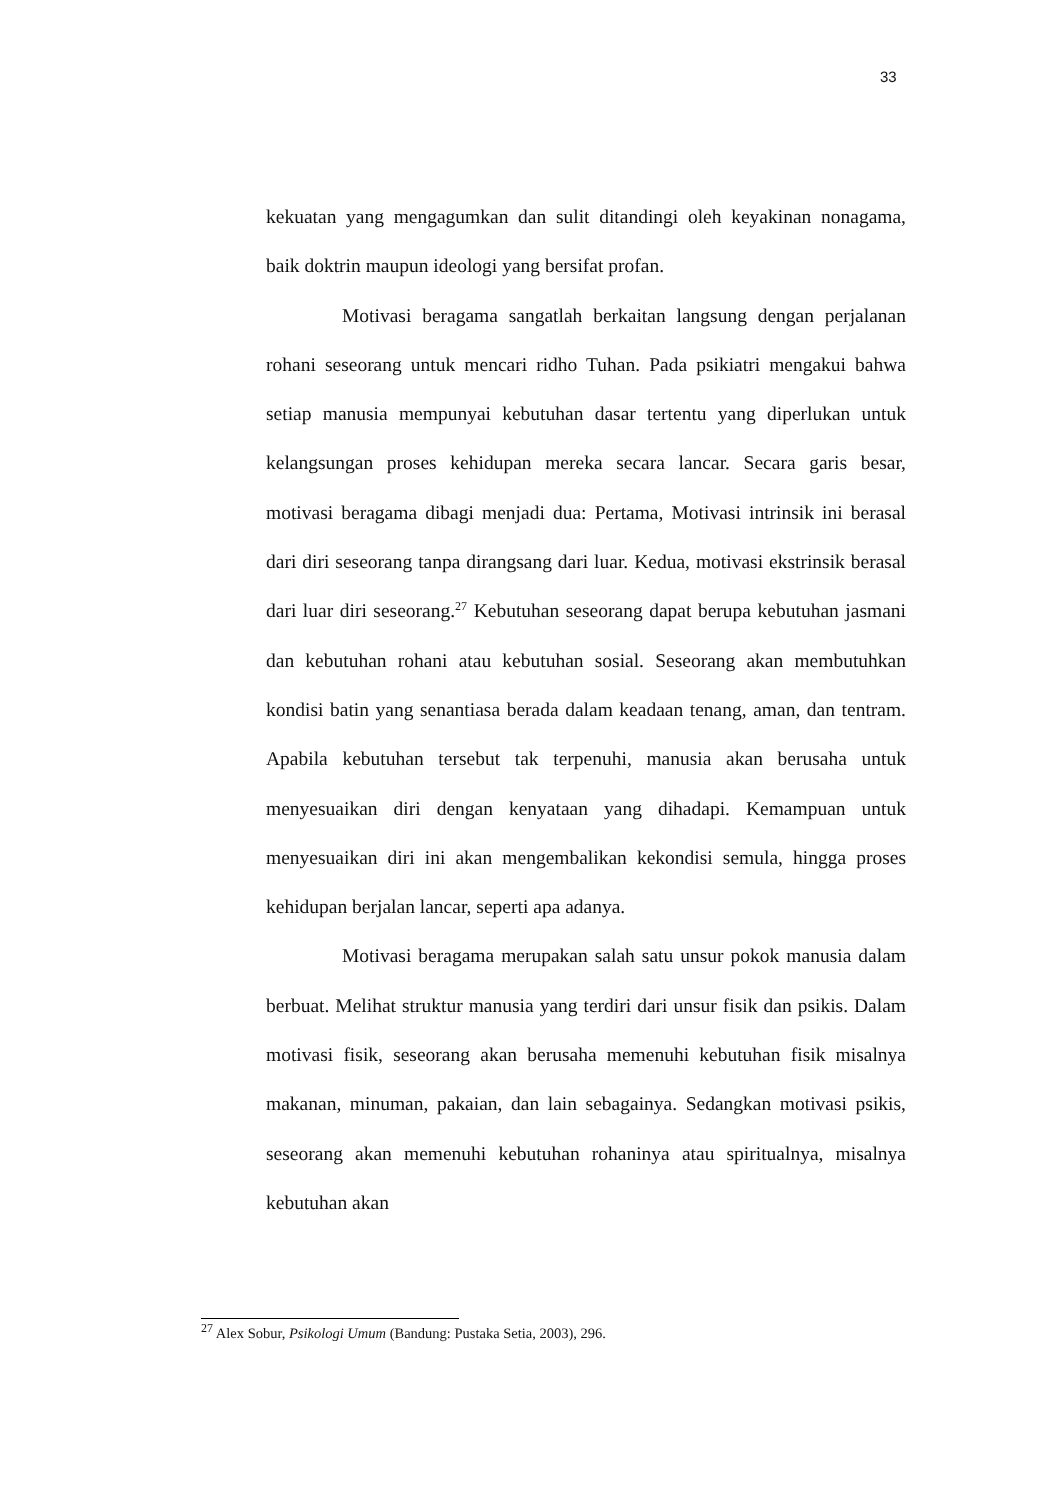33
kekuatan yang mengagumkan dan sulit ditandingi oleh keyakinan nonagama, baik doktrin maupun ideologi yang bersifat profan.
Motivasi beragama sangatlah berkaitan langsung dengan perjalanan rohani seseorang untuk mencari ridho Tuhan. Pada psikiatri mengakui bahwa setiap manusia mempunyai kebutuhan dasar tertentu yang diperlukan untuk kelangsungan proses kehidupan mereka secara lancar. Secara garis besar, motivasi beragama dibagi menjadi dua: Pertama, Motivasi intrinsik ini berasal dari diri seseorang tanpa dirangsang dari luar. Kedua, motivasi ekstrinsik berasal dari luar diri seseorang.<sup>27</sup> Kebutuhan seseorang dapat berupa kebutuhan jasmani dan kebutuhan rohani atau kebutuhan sosial. Seseorang akan membutuhkan kondisi batin yang senantiasa berada dalam keadaan tenang, aman, dan tentram. Apabila kebutuhan tersebut tak terpenuhi, manusia akan berusaha untuk menyesuaikan diri dengan kenyataan yang dihadapi. Kemampuan untuk menyesuaikan diri ini akan mengembalikan kekondisi semula, hingga proses kehidupan berjalan lancar, seperti apa adanya.
Motivasi beragama merupakan salah satu unsur pokok manusia dalam berbuat. Melihat struktur manusia yang terdiri dari unsur fisik dan psikis. Dalam motivasi fisik, seseorang akan berusaha memenuhi kebutuhan fisik misalnya makanan, minuman, pakaian, dan lain sebagainya. Sedangkan motivasi psikis, seseorang akan memenuhi kebutuhan rohaninya atau spiritualnya, misalnya kebutuhan akan
<sup>27</sup> Alex Sobur, Psikologi Umum (Bandung: Pustaka Setia, 2003), 296.